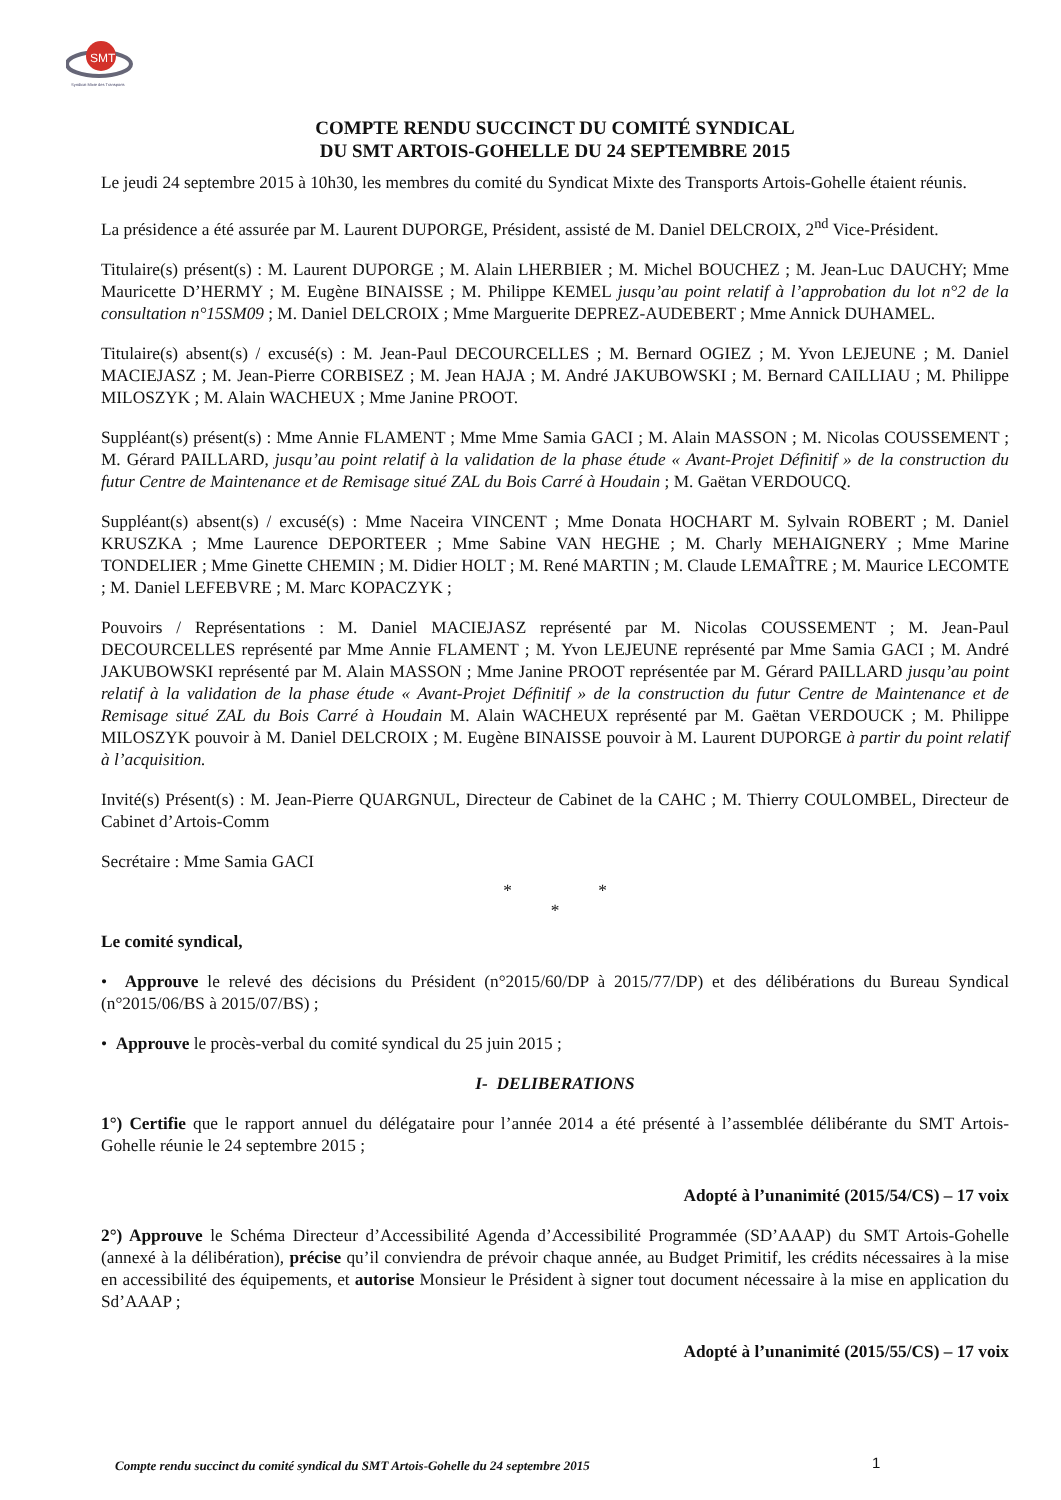SMT
Syndicat Mixte des Transports
COMPTE RENDU SUCCINCT DU COMITÉ SYNDICAL
DU SMT ARTOIS-GOHELLE DU 24 SEPTEMBRE 2015
Le jeudi 24 septembre 2015 à 10h30, les membres du comité du Syndicat Mixte des Transports Artois-Gohelle étaient réunis.
La présidence a été assurée par M. Laurent DUPORGE, Président, assisté de M. Daniel DELCROIX, 2<sup>nd</sup> Vice-Président.
Titulaire(s) présent(s) : M. Laurent DUPORGE ; M. Alain LHERBIER ; M. Michel BOUCHEZ ; M. Jean-Luc DAUCHY; Mme Mauricette D’HERMY ; M. Eugène BINAISSE ; M. Philippe KEMEL jusqu’au point relatif à l’approbation du lot n°2 de la consultation n°15SM09 ; M. Daniel DELCROIX ; Mme Marguerite DEPREZ-AUDEBERT ; Mme Annick DUHAMEL.
Titulaire(s) absent(s) / excusé(s) : M. Jean-Paul DECOURCELLES ; M. Bernard OGIEZ ; M. Yvon LEJEUNE ; M. Daniel MACIEJASZ ; M. Jean-Pierre CORBISEZ ; M. Jean HAJA ; M. André JAKUBOWSKI ; M. Bernard CAILLIAU ; M. Philippe MILOSZYK ; M. Alain WACHEUX ; Mme Janine PROOT.
Suppléant(s) présent(s) : Mme Annie FLAMENT ; Mme Mme Samia GACI ; M. Alain MASSON ; M. Nicolas COUSSEMENT ; M. Gérard PAILLARD, jusqu’au point relatif à la validation de la phase étude « Avant-Projet Définitif » de la construction du futur Centre de Maintenance et de Remisage situé ZAL du Bois Carré à Houdain ; M. Gaëtan VERDOUCQ.
Suppléant(s) absent(s) / excusé(s) : Mme Naceira VINCENT ; Mme Donata HOCHART M. Sylvain ROBERT ; M. Daniel KRUSZKA ; Mme Laurence DEPORTEER ; Mme Sabine VAN HEGHE ; M. Charly MEHAIGNERY ; Mme Marine TONDELIER ; Mme Ginette CHEMIN ; M. Didier HOLT ; M. René MARTIN ; M. Claude LEMAÎTRE ; M. Maurice LECOMTE ; M. Daniel LEFEBVRE ; M. Marc KOPACZYK ;
Pouvoirs / Représentations : M. Daniel MACIEJASZ représenté par M. Nicolas COUSSEMENT ; M. Jean-Paul DECOURCELLES représenté par Mme Annie FLAMENT ; M. Yvon LEJEUNE représenté par Mme Samia GACI ; M. André JAKUBOWSKI représenté par M. Alain MASSON ; Mme Janine PROOT représentée par M. Gérard PAILLARD jusqu’au point relatif à la validation de la phase étude « Avant-Projet Définitif » de la construction du futur Centre de Maintenance et de Remisage situé ZAL du Bois Carré à Houdain M. Alain WACHEUX représenté par M. Gaëtan VERDOUCK ; M. Philippe MILOSZYK pouvoir à M. Daniel DELCROIX ; M. Eugène BINAISSE pouvoir à M. Laurent DUPORGE à partir du point relatif à l’acquisition.
Invité(s) Présent(s) : M. Jean-Pierre QUARGNUL, Directeur de Cabinet de la CAHC ; M. Thierry COULOMBEL, Directeur de Cabinet d’Artois-Comm
Secrétaire : Mme Samia GACI
* *
*
Le comité syndical,
• Approuve le relevé des décisions du Président (n°2015/60/DP à 2015/77/DP) et des délibérations du Bureau Syndical (n°2015/06/BS à 2015/07/BS) ;
• Approuve le procès-verbal du comité syndical du 25 juin 2015 ;
I- DELIBERATIONS
1°) Certifie que le rapport annuel du délégataire pour l’année 2014 a été présenté à l’assemblée délibérante du SMT Artois-Gohelle réunie le 24 septembre 2015 ;
Adopté à l’unanimité (2015/54/CS) – 17 voix
2°) Approuve le Schéma Directeur d’Accessibilité Agenda d’Accessibilité Programmée (SD’AAAP) du SMT Artois-Gohelle (annexé à la délibération), précise qu’il conviendra de prévoir chaque année, au Budget Primitif, les crédits nécessaires à la mise en accessibilité des équipements, et autorise Monsieur le Président à signer tout document nécessaire à la mise en application du Sd’AAAP ;
Adopté à l’unanimité (2015/55/CS) – 17 voix
Compte rendu succinct du comité syndical du SMT Artois-Gohelle du 24 septembre 2015 1